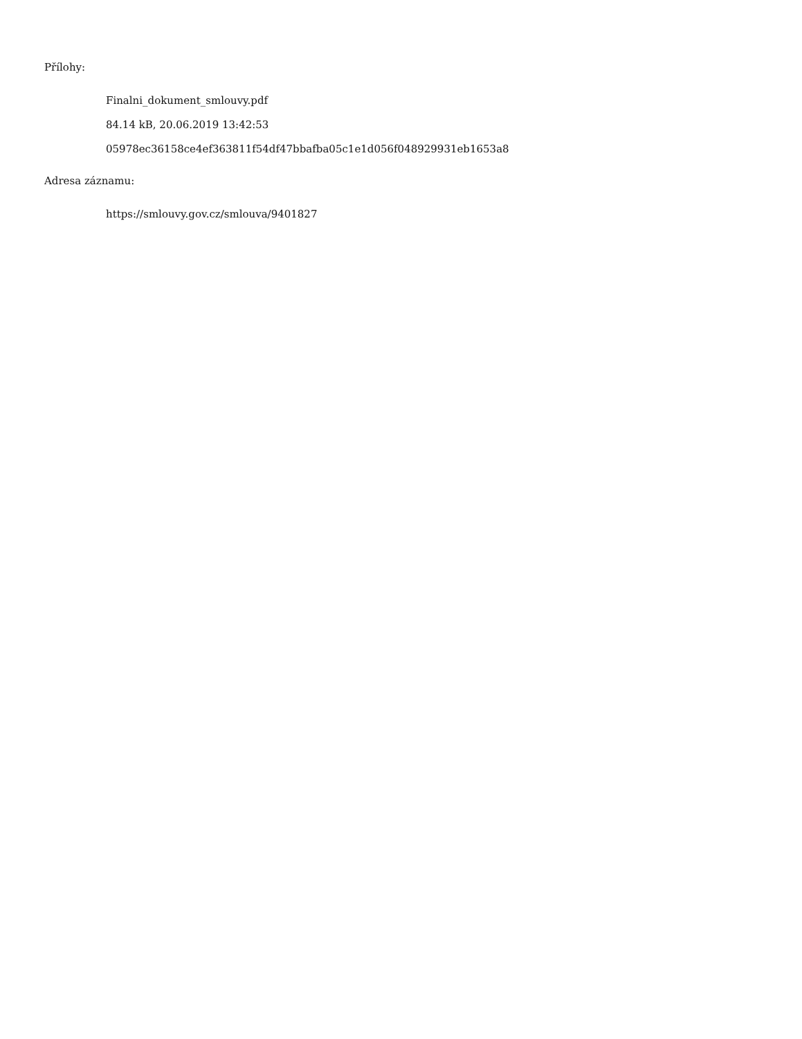Přílohy:
Finalni_dokument_smlouvy.pdf
84.14 kB, 20.06.2019 13:42:53
05978ec36158ce4ef363811f54df47bbafba05c1e1d056f048929931eb1653a8
Adresa záznamu:
https://smlouvy.gov.cz/smlouva/9401827